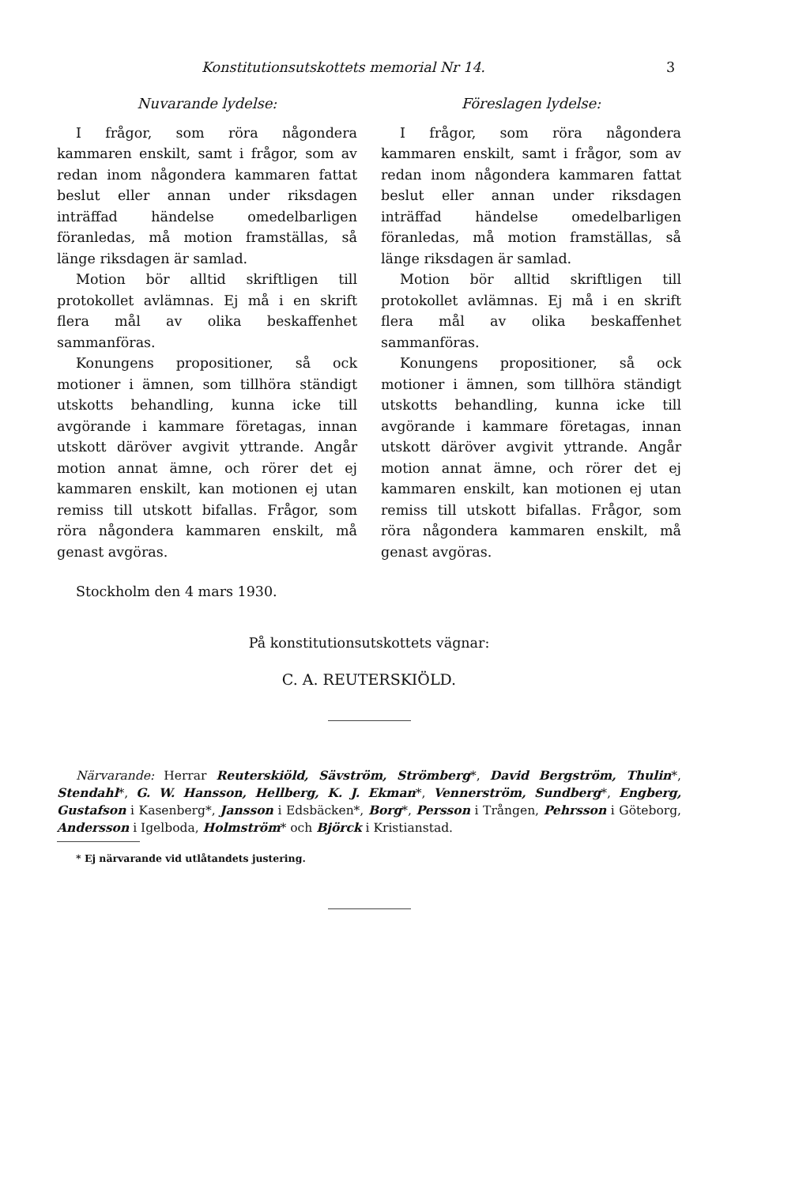Konstitutionsutskottets memorial Nr 14. 3
Nuvarande lydelse:
I frågor, som röra någondera kammaren enskilt, samt i frågor, som av redan inom någondera kammaren fattat beslut eller annan under riksdagen inträffad händelse omedelbarligen föranledas, må motion framställas, så länge riksdagen är samlad.
Motion bör alltid skriftligen till protokollet avlämnas. Ej må i en skrift flera mål av olika beskaffenhet sammanföras.
Konungens propositioner, så ock motioner i ämnen, som tillhöra ständigt utskotts behandling, kunna icke till avgörande i kammare företagas, innan utskott däröver avgivit yttrande. Angår motion annat ämne, och rörer det ej kammaren enskilt, kan motionen ej utan remiss till utskott bifallas. Frågor, som röra någondera kammaren enskilt, må genast avgöras.
Föreslagen lydelse:
I frågor, som röra någondera kammaren enskilt, samt i frågor, som av redan inom någondera kammaren fattat beslut eller annan under riksdagen inträffad händelse omedelbarligen föranledas, må motion framställas, så länge riksdagen är samlad.
Motion bör alltid skriftligen till protokollet avlämnas. Ej må i en skrift flera mål av olika beskaffenhet sammanföras.
Konungens propositioner, så ock motioner i ämnen, som tillhöra ständigt utskotts behandling, kunna icke till avgörande i kammare företagas, innan utskott däröver avgivit yttrande. Angår motion annat ämne, och rörer det ej kammaren enskilt, kan motionen ej utan remiss till utskott bifallas. Frågor, som röra någondera kammaren enskilt, må genast avgöras.
Stockholm den 4 mars 1930.
På konstitutionsutskottets vägnar:
C. A. REUTERSKIÖLD.
Närvarande: Herrar Reuterskiöld, Sävström, Strömberg*, David Bergström, Thulin*, Stendahl*, G. W. Hansson, Hellberg, K. J. Ekman*, Vennerström, Sundberg*, Engberg, Gustafson i Kasenberg*, Jansson i Edsbäcken*, Borg*, Persson i Trången, Pehrsson i Göteborg, Andersson i Igelboda, Holmström* och Björck i Kristianstad.
* Ej närvarande vid utlåtandets justering.